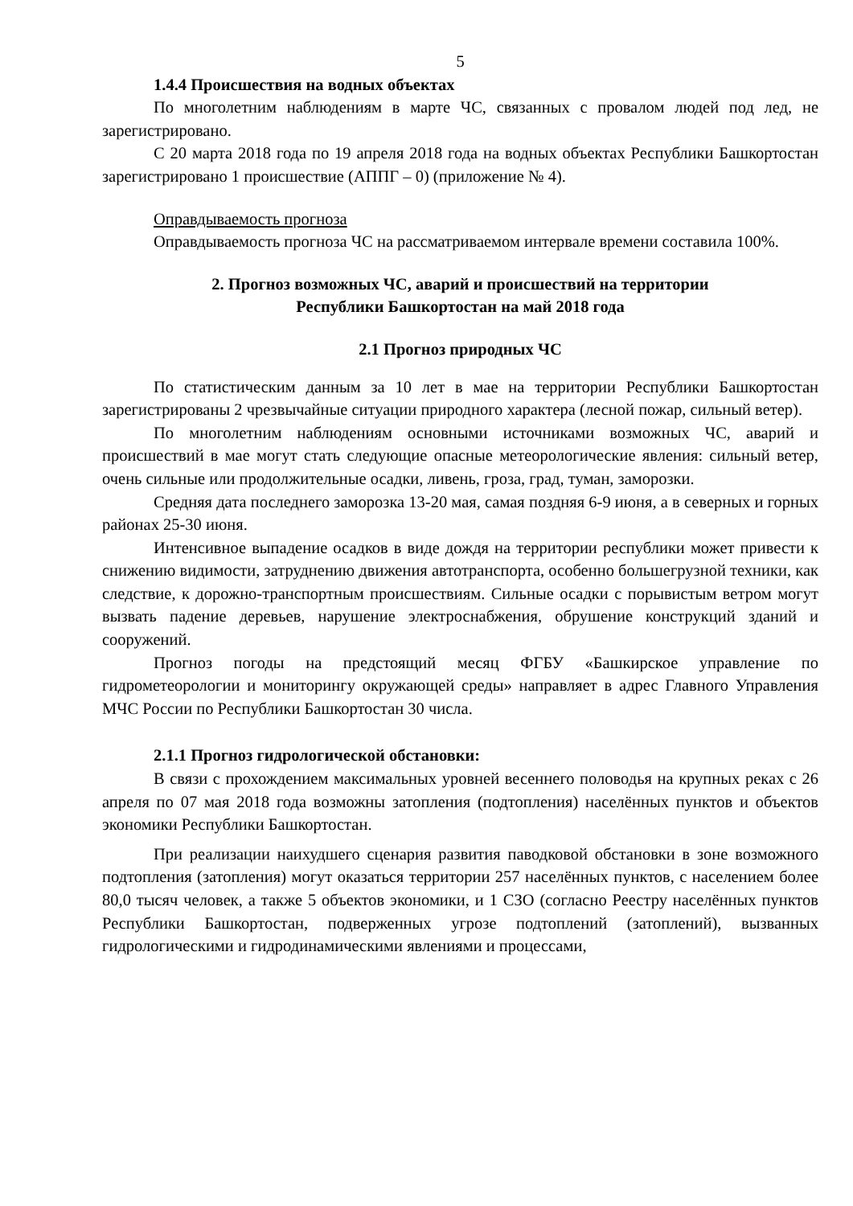5
1.4.4 Происшествия на водных объектах
По многолетним наблюдениям в марте ЧС, связанных с провалом людей под лед, не зарегистрировано.
С 20 марта 2018 года по 19 апреля 2018 года на водных объектах Республики Башкортостан зарегистрировано 1 происшествие (АППГ – 0) (приложение № 4).
Оправдываемость прогноза
Оправдываемость прогноза ЧС на рассматриваемом интервале времени составила 100%.
2. Прогноз возможных ЧС, аварий и происшествий на территории
Республики Башкортостан на май 2018 года
2.1 Прогноз природных ЧС
По статистическим данным за 10 лет в мае на территории Республики Башкортостан зарегистрированы 2 чрезвычайные ситуации природного характера (лесной пожар, сильный ветер).
По многолетним наблюдениям основными источниками возможных ЧС, аварий и происшествий в мае могут стать следующие опасные метеорологические явления: сильный ветер, очень сильные или продолжительные осадки, ливень, гроза, град, туман, заморозки.
Средняя дата последнего заморозка 13-20 мая, самая поздняя 6-9 июня, а в северных и горных районах 25-30 июня.
Интенсивное выпадение осадков в виде дождя на территории республики может привести к снижению видимости, затруднению движения автотранспорта, особенно большегрузной техники, как следствие, к дорожно-транспортным происшествиям. Сильные осадки с порывистым ветром могут вызвать падение деревьев, нарушение электроснабжения, обрушение конструкций зданий и сооружений.
Прогноз погоды на предстоящий месяц ФГБУ «Башкирское управление по гидрометеорологии и мониторингу окружающей среды» направляет в адрес Главного Управления МЧС России по Республики Башкортостан 30 числа.
2.1.1 Прогноз гидрологической обстановки:
В связи с прохождением максимальных уровней весеннего половодья на крупных реках с 26 апреля по 07 мая 2018 года возможны затопления (подтопления) населённых пунктов и объектов экономики Республики Башкортостан.
При реализации наихудшего сценария развития паводковой обстановки в зоне возможного подтопления (затопления) могут оказаться территории 257 населённых пунктов, с населением более 80,0 тысяч человек, а также 5 объектов экономики, и 1 СЗО (согласно Реестру населённых пунктов Республики Башкортостан, подверженных угрозе подтоплений (затоплений), вызванных гидрологическими и гидродинамическими явлениями и процессами,